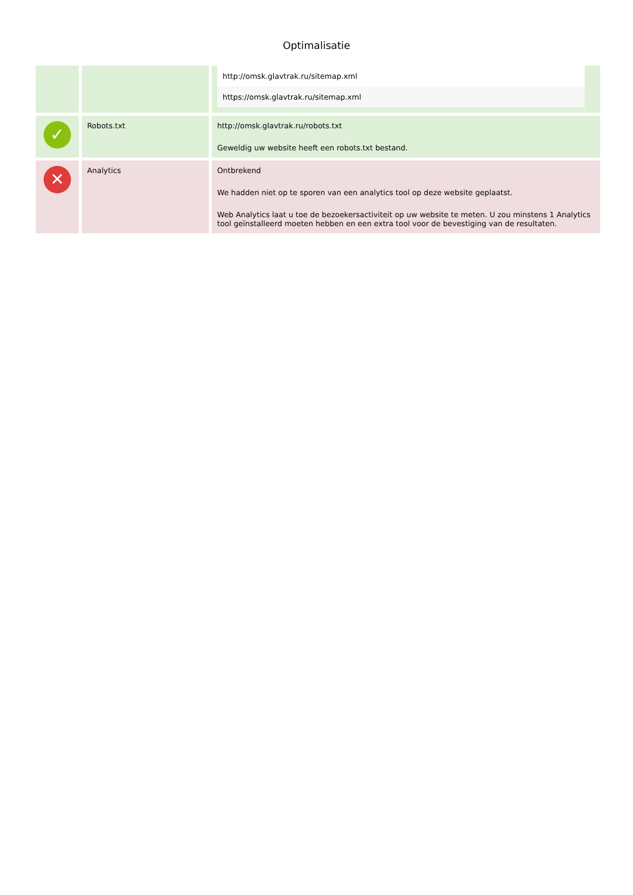Optimalisatie
| | | http://omsk.glavtrak.ru/sitemap.xml https://omsk.glavtrak.ru/sitemap.xml |
| ✓ | Robots.txt | http://omsk.glavtrak.ru/robots.txt Geweldig uw website heeft een robots.txt bestand. |
| ✕ | Analytics | Ontbrekend We hadden niet op te sporen van een analytics tool op deze website geplaatst. Web Analytics laat u toe de bezoekersactiviteit op uw website te meten. U zou minstens 1 Analytics tool geïnstalleerd moeten hebben en een extra tool voor de bevestiging van de resultaten. |